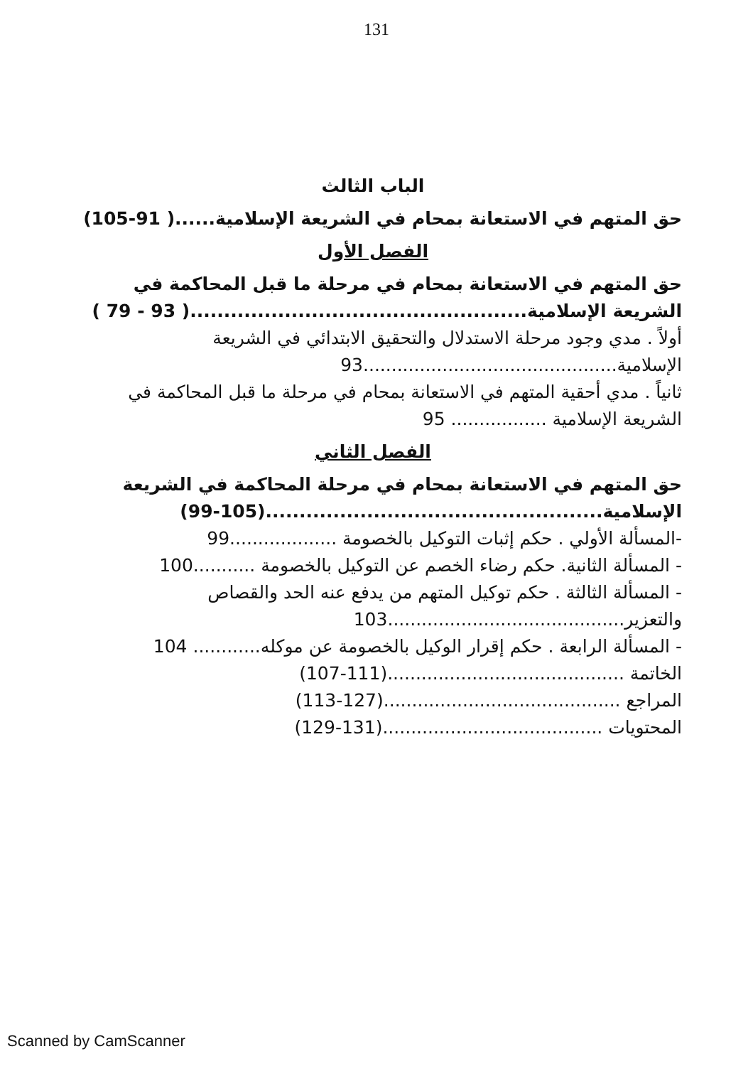131
الباب الثالث
حق المتهم في الاستعانة بمحام في الشريعة الإسلامية......( 91-105)
الفصل الأول
حق المتهم في الاستعانة بمحام في مرحلة ما قبل المحاكمة في الشريعة الإسلامية..................................................( 93 - 79 )
أولاً . مدي وجود مرحلة الاستدلال والتحقيق الابتدائي في الشريعة الإسلامية.............................................93
ثانياً . مدي أحقية المتهم في الاستعانة بمحام في مرحلة ما قبل المحاكمة في الشريعة الإسلامية ................. 95
الفصل الثاني
حق المتهم في الاستعانة بمحام في مرحلة المحاكمة في الشريعة الإسلامية..................................................(105-99)
-المسألة الأولي . حكم إثبات التوكيل بالخصومة ...................99
- المسألة الثانية. حكم رضاء الخصم عن التوكيل بالخصومة ...........100
- المسألة الثالثة . حكم توكيل المتهم من يدفع عنه الحد والقصاص والتعزير..........................................103
- المسألة الرابعة . حكم إقرار الوكيل بالخصومة عن موكله............ 104
الخاتمة ..........................................(111-107)
المراجع ..........................................(127-113)
المحتويات .......................................(131-129)
Scanned by CamScanner